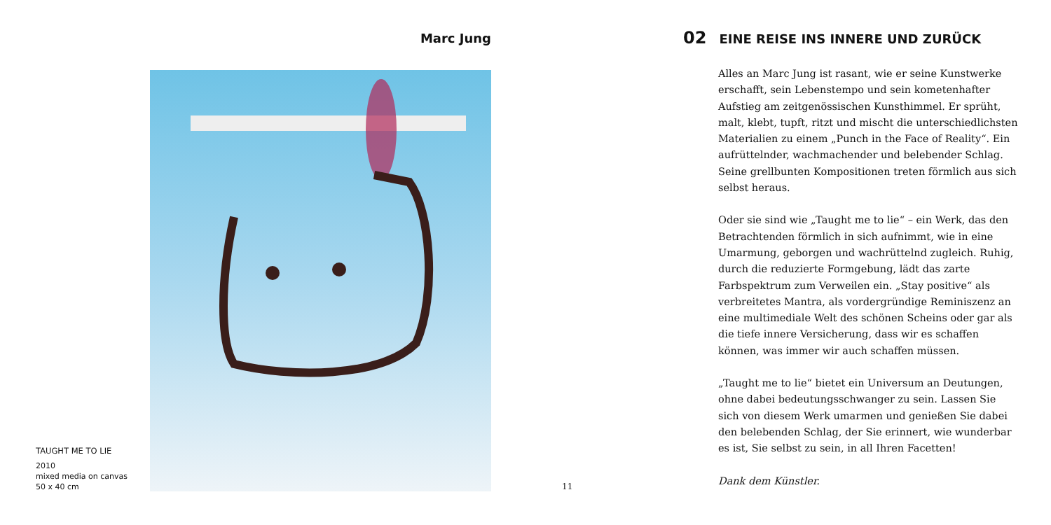Marc Jung
TAUGHT ME TO LIE
2010
mixed media on canvas
50 x 40 cm
11
02 EINE REISE INS INNERE UND ZURÜCK
Alles an Marc Jung ist rasant, wie er seine Kunstwerke erschafft, sein Lebenstempo und sein kometenhafter Aufstieg am zeitgenössischen Kunsthimmel. Er sprüht, malt, klebt, tupft, ritzt und mischt die unterschiedlichsten Materialien zu einem „Punch in the Face of Reality“. Ein aufrüttelnder, wachmachender und belebender Schlag. Seine grellbunten Kompositionen treten förmlich aus sich selbst heraus.
Oder sie sind wie „Taught me to lie“ – ein Werk, das den Betrachtenden förmlich in sich aufnimmt, wie in eine Umarmung, geborgen und wachrüttelnd zugleich. Ruhig, durch die reduzierte Formgebung, lädt das zarte Farbspektrum zum Verweilen ein. „Stay positive“ als verbreitetes Mantra, als vordergründige Reminiszenz an eine multimediale Welt des schönen Scheins oder gar als die tiefe innere Versicherung, dass wir es schaffen können, was immer wir auch schaffen müssen.
„Taught me to lie“ bietet ein Universum an Deutungen, ohne dabei bedeutungsschwanger zu sein. Lassen Sie sich von diesem Werk umarmen und genießen Sie dabei den belebenden Schlag, der Sie erinnert, wie wunderbar es ist, Sie selbst zu sein, in all Ihren Facetten!
Dank dem Künstler.